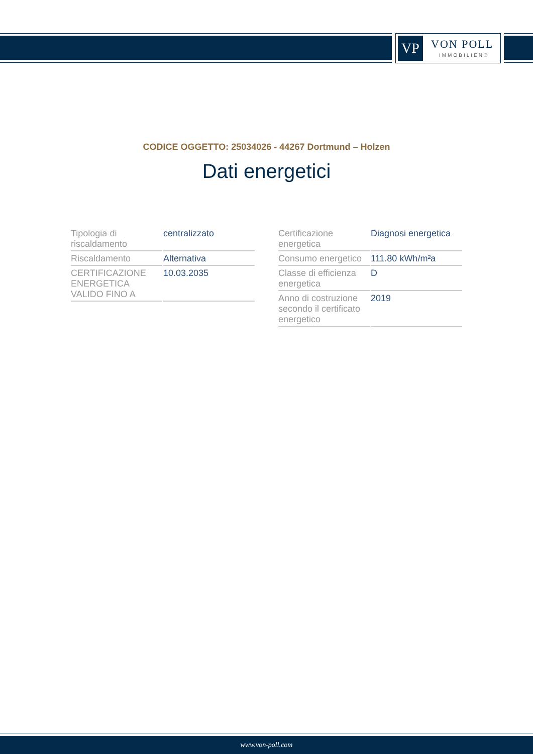VP VON POLL
IMMOBILIEN®
CODICE OGGETTO: 25034026 - 44267 Dortmund – Holzen
Dati energetici
| Tipologia di riscaldamento | centralizzato |
| Riscaldamento | Alternativa |
| CERTIFICAZIONE ENERGETICA VALIDO FINO A | 10.03.2035 |
| Certificazione energetica | Diagnosi energetica |
| Consumo energetico | 111.80 kWh/m²a |
| Classe di efficienza energetica | D |
| Anno di costruzione secondo il certificato energetico | 2019 |
www.von-poll.com